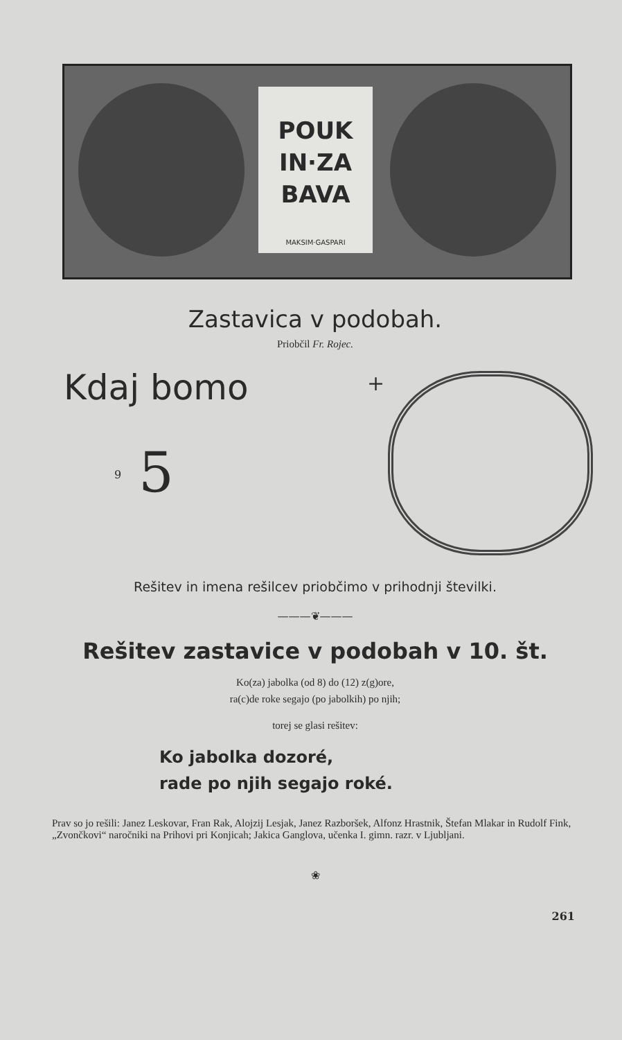POUK
IN·ZA
BAVA
MAKSIM·GASPARI
Zastavica v podobah.
Priobčil Fr. Rojec.
Kdaj bomo
5 9
+
Rešitev in imena rešilcev priobčimo v prihodnji številki.
———❦———
Rešitev zastavice v podobah v 10. št.
Ko(za) jabolka (od 8) do (12) z(g)ore,
ra(c)de roke segajo (po jabolkih) po njih;
torej se glasi rešitev:
Ko jabolka dozoré,
rade po njih segajo roké.
Prav so jo rešili: Janez Leskovar, Fran Rak, Alojzij Lesjak, Janez Razboršek, Alfonz Hrastnik, Štefan Mlakar in Rudolf Fink, „Zvončkovi“ naročniki na Prihovi pri Konjicah; Jakica Ganglova, učenka I. gimn. razr. v Ljubljani.
❀
261